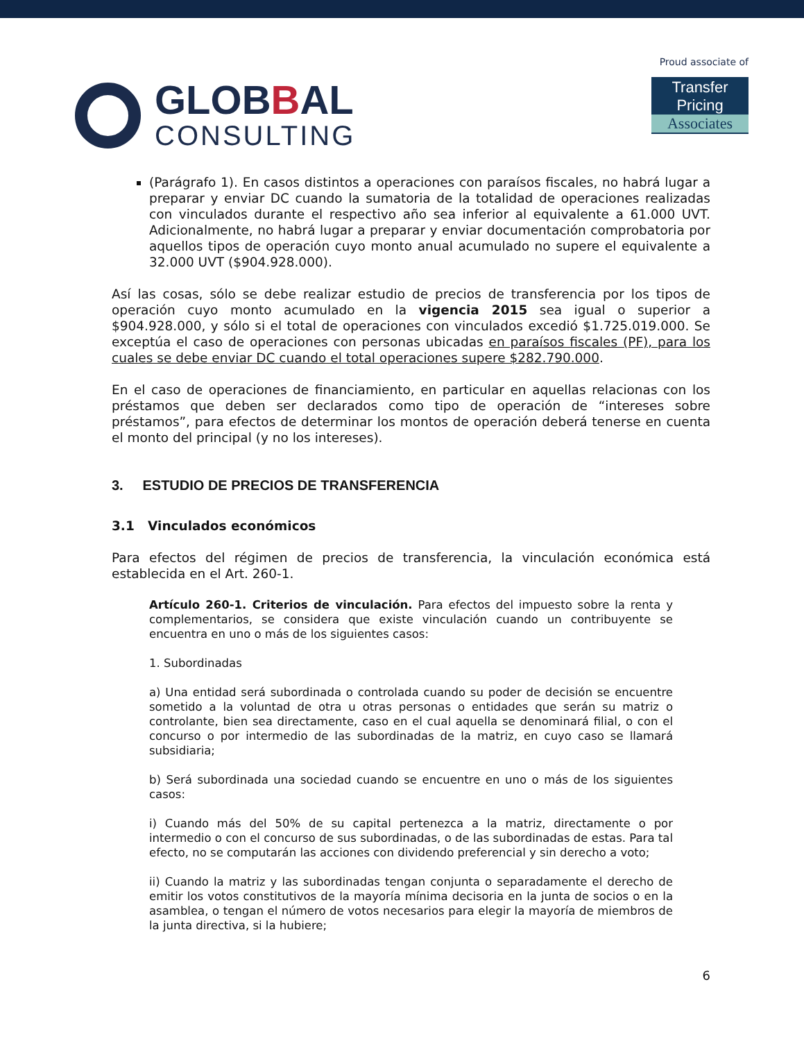GLOBBAL
CONSULTING
Proud associate of
Transfer Pricing
Associates
(Parágrafo 1). En casos distintos a operaciones con paraísos fiscales, no habrá lugar a preparar y enviar DC cuando la sumatoria de la totalidad de operaciones realizadas con vinculados durante el respectivo año sea inferior al equivalente a 61.000 UVT. Adicionalmente, no habrá lugar a preparar y enviar documentación comprobatoria por aquellos tipos de operación cuyo monto anual acumulado no supere el equivalente a 32.000 UVT ($904.928.000).
Así las cosas, sólo se debe realizar estudio de precios de transferencia por los tipos de operación cuyo monto acumulado en la vigencia 2015 sea igual o superior a $904.928.000, y sólo si el total de operaciones con vinculados excedió $1.725.019.000. Se exceptúa el caso de operaciones con personas ubicadas en paraísos fiscales (PF), para los cuales se debe enviar DC cuando el total operaciones supere $282.790.000.
En el caso de operaciones de financiamiento, en particular en aquellas relacionas con los préstamos que deben ser declarados como tipo de operación de “intereses sobre préstamos”, para efectos de determinar los montos de operación deberá tenerse en cuenta el monto del principal (y no los intereses).
3. ESTUDIO DE PRECIOS DE TRANSFERENCIA
3.1 Vinculados económicos
Para efectos del régimen de precios de transferencia, la vinculación económica está establecida en el Art. 260-1.
Artículo 260-1. Criterios de vinculación. Para efectos del impuesto sobre la renta y complementarios, se considera que existe vinculación cuando un contribuyente se encuentra en uno o más de los siguientes casos:
1. Subordinadas
a) Una entidad será subordinada o controlada cuando su poder de decisión se encuentre sometido a la voluntad de otra u otras personas o entidades que serán su matriz o controlante, bien sea directamente, caso en el cual aquella se denominará filial, o con el concurso o por intermedio de las subordinadas de la matriz, en cuyo caso se llamará subsidiaria;
b) Será subordinada una sociedad cuando se encuentre en uno o más de los siguientes casos:
i) Cuando más del 50% de su capital pertenezca a la matriz, directamente o por intermedio o con el concurso de sus subordinadas, o de las subordinadas de estas. Para tal efecto, no se computarán las acciones con dividendo preferencial y sin derecho a voto;
ii) Cuando la matriz y las subordinadas tengan conjunta o separadamente el derecho de emitir los votos constitutivos de la mayoría mínima decisoria en la junta de socios o en la asamblea, o tengan el número de votos necesarios para elegir la mayoría de miembros de la junta directiva, si la hubiere;
6